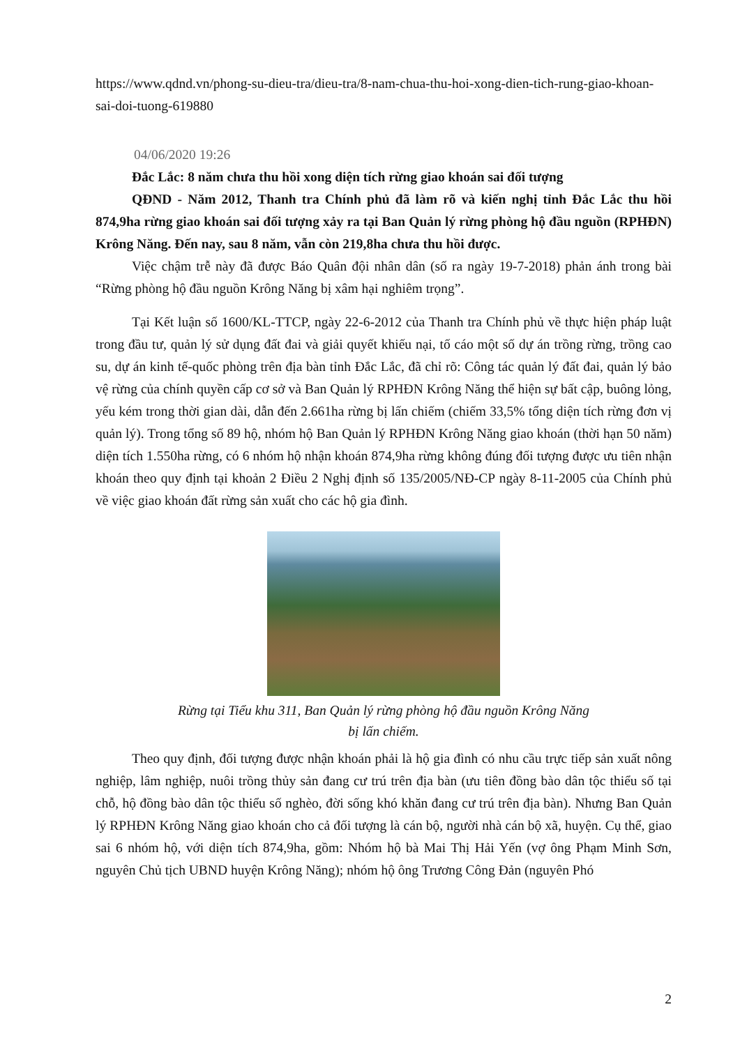https://www.qdnd.vn/phong-su-dieu-tra/dieu-tra/8-nam-chua-thu-hoi-xong-dien-tich-rung-giao-khoan-sai-doi-tuong-619880
04/06/2020 19:26
Đắc Lắc: 8 năm chưa thu hồi xong diện tích rừng giao khoán sai đối tượng
QĐND - Năm 2012, Thanh tra Chính phủ đã làm rõ và kiến nghị tỉnh Đắc Lắc thu hồi 874,9ha rừng giao khoán sai đối tượng xảy ra tại Ban Quản lý rừng phòng hộ đầu nguồn (RPHĐN) Krông Năng. Đến nay, sau 8 năm, vẫn còn 219,8ha chưa thu hồi được.
Việc chậm trễ này đã được Báo Quân đội nhân dân (số ra ngày 19-7-2018) phản ánh trong bài “Rừng phòng hộ đầu nguồn Krông Năng bị xâm hại nghiêm trọng”.
Tại Kết luận số 1600/KL-TTCP, ngày 22-6-2012 của Thanh tra Chính phủ về thực hiện pháp luật trong đầu tư, quản lý sử dụng đất đai và giải quyết khiếu nại, tố cáo một số dự án trồng rừng, trồng cao su, dự án kinh tế-quốc phòng trên địa bàn tỉnh Đắc Lắc, đã chỉ rõ: Công tác quản lý đất đai, quản lý bảo vệ rừng của chính quyền cấp cơ sở và Ban Quản lý RPHĐN Krông Năng thể hiện sự bất cập, buông lỏng, yếu kém trong thời gian dài, dẫn đến 2.661ha rừng bị lấn chiếm (chiếm 33,5% tổng diện tích rừng đơn vị quản lý). Trong tổng số 89 hộ, nhóm hộ Ban Quản lý RPHĐN Krông Năng giao khoán (thời hạn 50 năm) diện tích 1.550ha rừng, có 6 nhóm hộ nhận khoán 874,9ha rừng không đúng đối tượng được ưu tiên nhận khoán theo quy định tại khoản 2 Điều 2 Nghị định số 135/2005/NĐ-CP ngày 8-11-2005 của Chính phủ về việc giao khoán đất rừng sản xuất cho các hộ gia đình.
Rừng tại Tiểu khu 311, Ban Quản lý rừng phòng hộ đầu nguồn Krông Năng
bị lấn chiếm.
Theo quy định, đối tượng được nhận khoán phải là hộ gia đình có nhu cầu trực tiếp sản xuất nông nghiệp, lâm nghiệp, nuôi trồng thủy sản đang cư trú trên địa bàn (ưu tiên đồng bào dân tộc thiểu số tại chỗ, hộ đồng bào dân tộc thiểu số nghèo, đời sống khó khăn đang cư trú trên địa bàn). Nhưng Ban Quản lý RPHĐN Krông Năng giao khoán cho cả đối tượng là cán bộ, người nhà cán bộ xã, huyện. Cụ thể, giao sai 6 nhóm hộ, với diện tích 874,9ha, gồm: Nhóm hộ bà Mai Thị Hải Yến (vợ ông Phạm Minh Sơn, nguyên Chủ tịch UBND huyện Krông Năng); nhóm hộ ông Trương Công Đản (nguyên Phó
2